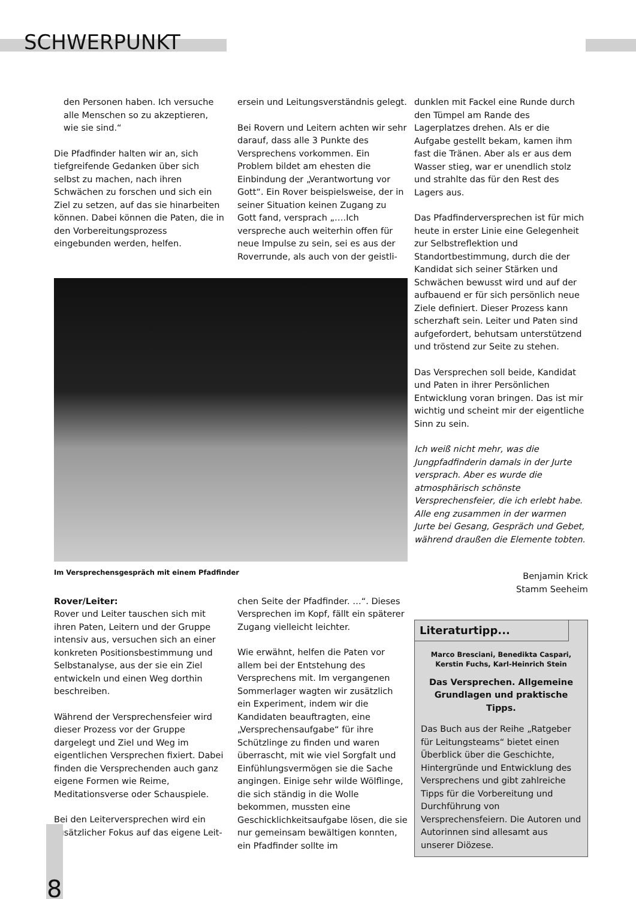SCHWERPUNKT
den Personen haben. Ich versuche alle Menschen so zu akzeptieren, wie sie sind.“
Die Pfadfinder halten wir an, sich tiefgreifende Gedanken über sich selbst zu machen, nach ihren Schwächen zu forschen und sich ein Ziel zu setzen, auf das sie hinarbeiten können. Dabei können die Paten, die in den Vorbereitungsprozess eingebunden werden, helfen.
ersein und Leitungsverständnis gelegt.
Bei Rovern und Leitern achten wir sehr darauf, dass alle 3 Punkte des Versprechens vorkommen. Ein Problem bildet am ehesten die Einbindung der „Verantwortung vor Gott“. Ein Rover beispielsweise, der in seiner Situation keinen Zugang zu Gott fand, versprach „….Ich verspreche auch weiterhin offen für neue Impulse zu sein, sei es aus der Roverrunde, als auch von der geistli-
Im Versprechensgespräch mit einem Pfadfinder
Rover/Leiter:
Rover und Leiter tauschen sich mit ihren Paten, Leitern und der Gruppe intensiv aus, versuchen sich an einer konkreten Positionsbestimmung und Selbstanalyse, aus der sie ein Ziel entwickeln und einen Weg dorthin beschreiben.
Während der Versprechensfeier wird dieser Prozess vor der Gruppe dargelegt und Ziel und Weg im eigentlichen Versprechen fixiert. Dabei finden die Versprechenden auch ganz eigene Formen wie Reime, Meditationsverse oder Schauspiele.
Bei den Leiterversprechen wird ein zusätzlicher Fokus auf das eigene Leit-
chen Seite der Pfadfinder. …“. Dieses Versprechen im Kopf, fällt ein späterer Zugang vielleicht leichter.
Wie erwähnt, helfen die Paten vor allem bei der Entstehung des Versprechens mit. Im vergangenen Sommerlager wagten wir zusätzlich ein Experiment, indem wir die Kandidaten beauftragten, eine „Versprechensaufgabe“ für ihre Schützlinge zu finden und waren überrascht, mit wie viel Sorgfalt und Einfühlungsvermögen sie die Sache angingen. Einige sehr wilde Wölflinge, die sich ständig in die Wolle bekommen, mussten eine Geschicklichkeitsaufgabe lösen, die sie nur gemeinsam bewältigen konnten, ein Pfadfinder sollte im
dunklen mit Fackel eine Runde durch den Tümpel am Rande des Lagerplatzes drehen. Als er die Aufgabe gestellt bekam, kamen ihm fast die Tränen. Aber als er aus dem Wasser stieg, war er unendlich stolz und strahlte das für den Rest des Lagers aus.
Das Pfadfinderversprechen ist für mich heute in erster Linie eine Gelegenheit zur Selbstreflektion und Standortbestimmung, durch die der Kandidat sich seiner Stärken und Schwächen bewusst wird und auf der aufbauend er für sich persönlich neue Ziele definiert. Dieser Prozess kann scherzhaft sein. Leiter und Paten sind aufgefordert, behutsam unterstützend und tröstend zur Seite zu stehen.
Das Versprechen soll beide, Kandidat und Paten in ihrer Persönlichen Entwicklung voran bringen. Das ist mir wichtig und scheint mir der eigentliche Sinn zu sein.
Ich weiß nicht mehr, was die Jungpfadfinderin damals in der Jurte versprach. Aber es wurde die atmosphärisch schönste Versprechensfeier, die ich erlebt habe. Alle eng zusammen in der warmen Jurte bei Gesang, Gespräch und Gebet, während draußen die Elemente tobten.
Benjamin Krick
Stamm Seeheim
Literaturtipp...
Marco Bresciani, Benedikta Caspari,
Kerstin Fuchs, Karl-Heinrich Stein
Das Versprechen. Allgemeine Grundlagen und praktische Tipps.
Das Buch aus der Reihe „Ratgeber für Leitungsteams“ bietet einen Überblick über die Geschichte, Hintergründe und Entwicklung des Versprechens und gibt zahlreiche Tipps für die Vorbereitung und Durchführung von Versprechensfeiern. Die Autoren und Autorinnen sind allesamt aus unserer Diözese.
8